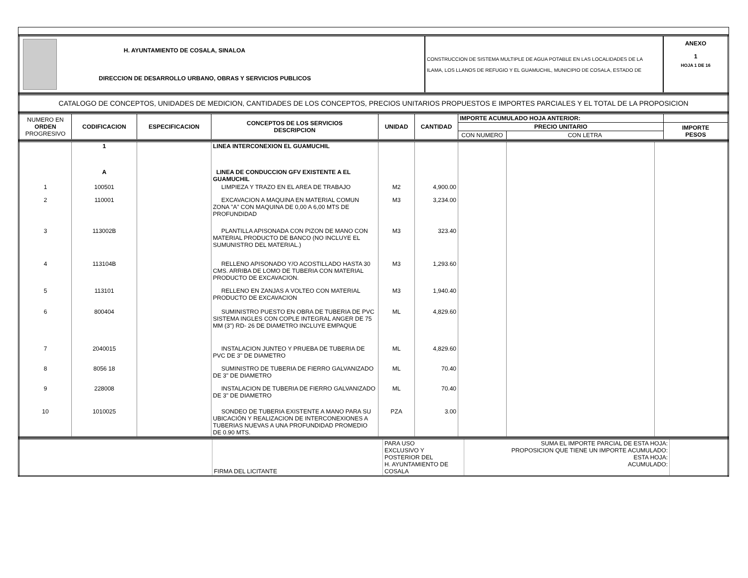| | H. AYUNTAMIENTO DE COSALA, SINALOA DIRECCION DE DESARROLLO URBANO, OBRAS Y SERVICIOS PUBLICOS | CONSTRUCCION DE SISTEMA MULTIPLE DE AGUA POTABLE EN LAS LOCALIDADES DE LA ILAMA, LOS LLANOS DE REFUGIO Y EL GUAMUCHIL, MUNICIPIO DE COSALA, ESTADO DE | ANEXO 1 HOJA 1 DE 16 |
| CATALOGO DE CONCEPTOS, UNIDADES DE MEDICION, CANTIDADES DE LOS CONCEPTOS, PRECIOS UNITARIOS PROPUESTOS E IMPORTES PARCIALES Y EL TOTAL DE LA PROPOSICION |
| NUMERO EN ORDEN PROGRESIVO | CODIFICACION | ESPECIFICACION | CONCEPTOS DE LOS SERVICIOS DESCRIPCION | UNIDAD | CANTIDAD | IMPORTE ACUMULADO HOJA ANTERIOR: | | |
| --- | --- | --- | --- | --- | --- | --- | --- | --- |
| | | | | | | PRECIO UNITARIO | | IMPORTE PESOS |
| | | | | | | CON NUMERO | CON LETRA | |
| | 1 | | LINEA INTERCONEXION EL GUAMUCHIL | | | | | |
| | A | | LINEA DE CONDUCCION GFV EXISTENTE A EL GUAMUCHIL | | | | | |
| 1 | 100501 | | LIMPIEZA Y TRAZO EN EL AREA DE TRABAJO | M2 | 4,900.00 | | | |
| 2 | 110001 | | EXCAVACION A MAQUINA EN MATERIAL COMUN ZONA "A" CON MAQUINA DE 0,00 A 6,00 MTS DE PROFUNDIDAD | M3 | 3,234.00 | | | |
| 3 | 113002B | | PLANTILLA APISONADA CON PIZON DE MANO CON MATERIAL PRODUCTO DE BANCO (NO INCLUYE EL SUMUNISTRO DEL MATERIAL.) | M3 | 323.40 | | | |
| 4 | 113104B | | RELLENO APISONADO Y/O ACOSTILLADO HASTA 30 CMS. ARRIBA DE LOMO DE TUBERIA CON MATERIAL PRODUCTO DE EXCAVACION. | M3 | 1,293.60 | | | |
| 5 | 113101 | | RELLENO EN ZANJAS A VOLTEO CON MATERIAL PRODUCTO DE EXCAVACION | M3 | 1,940.40 | | | |
| 6 | 800404 | | SUMINISTRO PUESTO EN OBRA DE TUBERIA DE PVC SISTEMA INGLES CON COPLE INTEGRAL ANGER DE 75 MM (3") RD- 26 DE DIAMETRO INCLUYE EMPAQUE | ML | 4,829.60 | | | |
| 7 | 2040015 | | INSTALACION JUNTEO Y PRUEBA DE TUBERIA DE PVC DE 3" DE DIAMETRO | ML | 4,829.60 | | | |
| 8 | 8056 18 | | SUMINISTRO DE TUBERIA DE FIERRO GALVANIZADO DE 3" DE DIAMETRO | ML | 70.40 | | | |
| 9 | 228008 | | INSTALACION DE TUBERIA DE FIERRO GALVANIZADO DE 3" DE DIAMETRO | ML | 70.40 | | | |
| 10 | 1010025 | | SONDEO DE TUBERIA EXISTENTE A MANO PARA SU UBICACIÓN Y REALIZACION DE INTERCONEXIONES A TUBERIAS NUEVAS A UNA PROFUNDIDAD PROMEDIO DE 0.90 MTS. | PZA | 3.00 | | | |
| | FIRMA DEL LICITANTE | PARA USO EXCLUSIVO Y POSTERIOR DEL H. AYUNTAMIENTO DE COSALA | SUMA EL IMPORTE PARCIAL DE ESTA HOJA: PROPOSICION QUE TIENE UN IMPORTE ACUMULADO: ESTA HOJA: ACUMULADO: | |